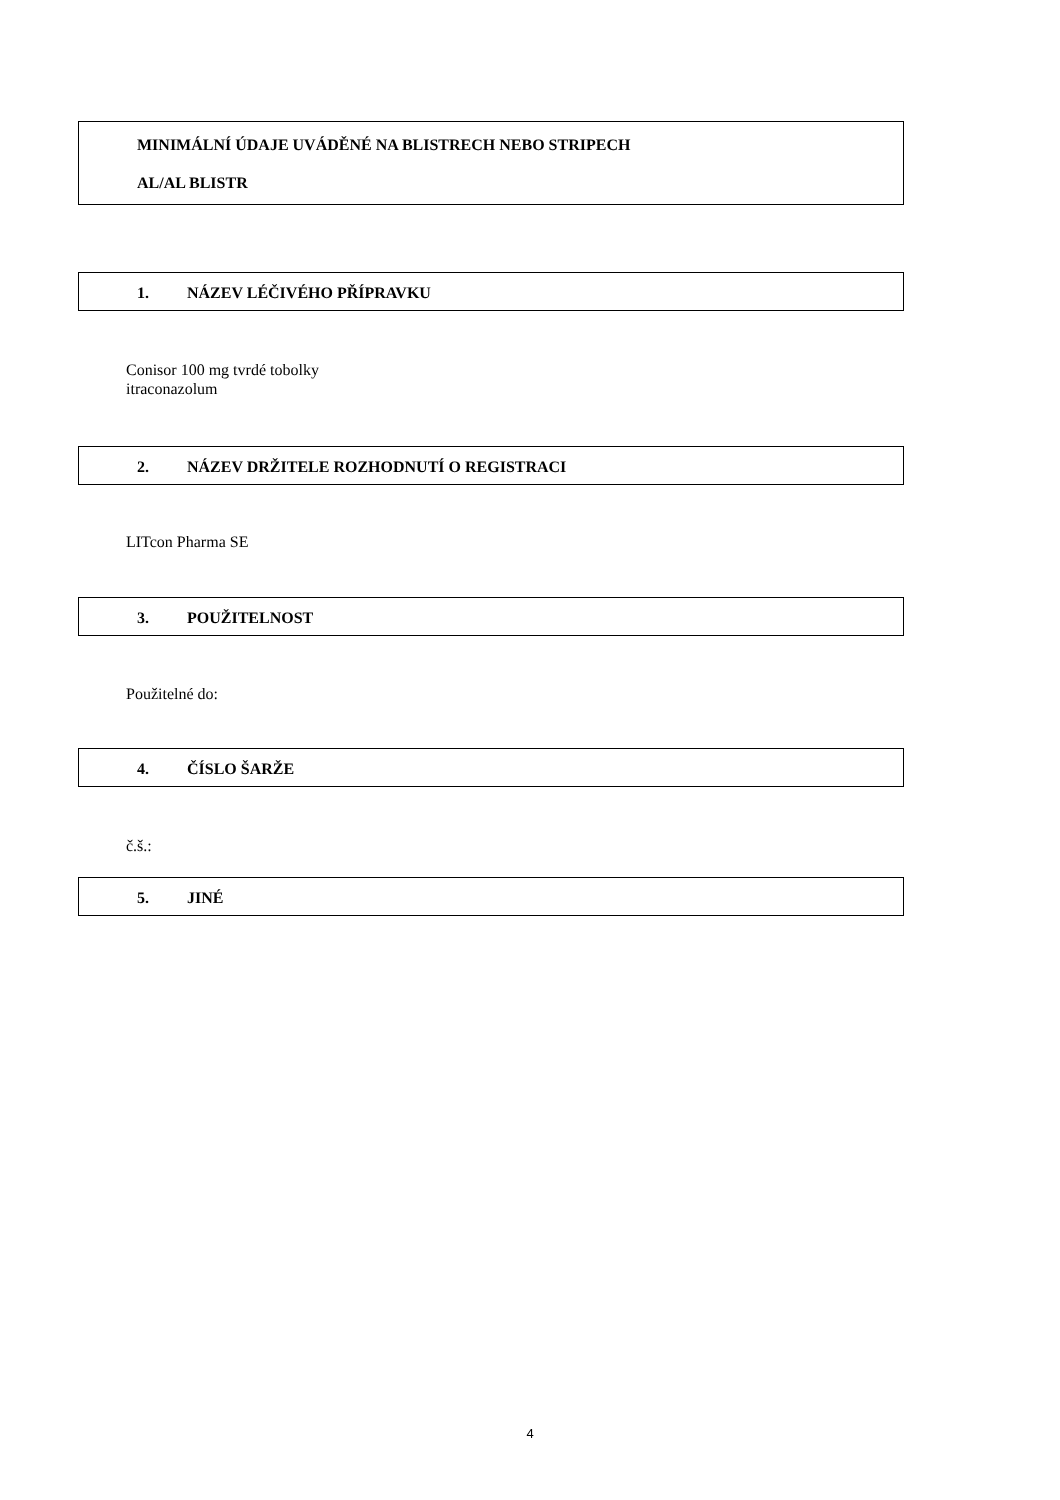MINIMÁLNÍ ÚDAJE UVÁDĚNÉ NA BLISTRECH NEBO STRIPECH
AL/AL BLISTR
1. NÁZEV LÉČIVÉHO PŘÍPRAVKU
Conisor 100 mg tvrdé tobolky
itraconazolum
2. NÁZEV DRŽITELE ROZHODNUTÍ O REGISTRACI
LITcon Pharma SE
3. POUŽITELNOST
Použitelné do:
4. ČÍSLO ŠARŽE
č.š.:
5. JINÉ
4